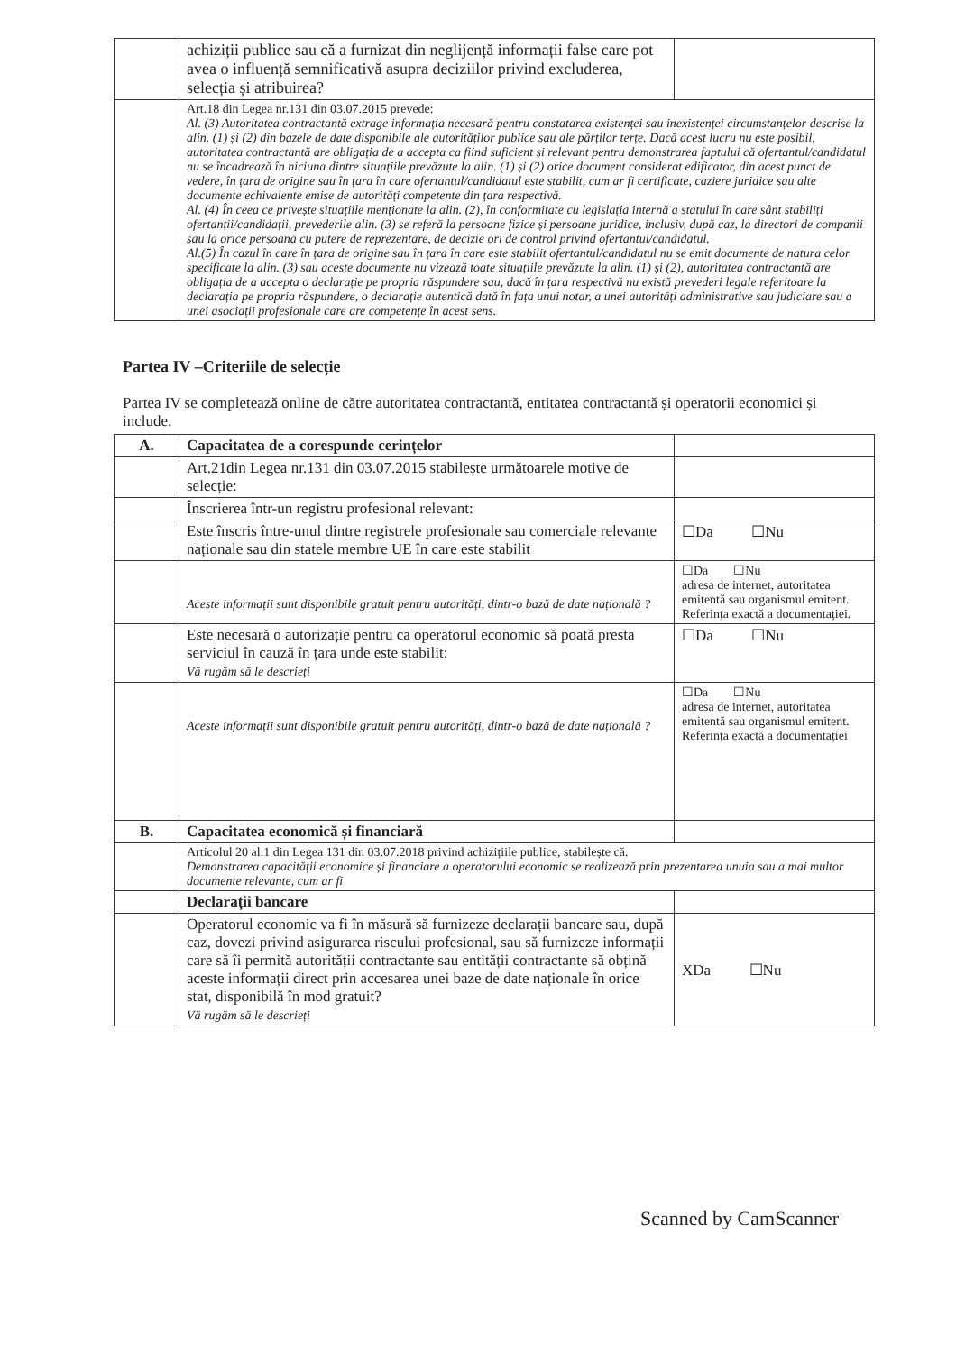| | achiziții publice sau că a furnizat din neglijență informații false care pot avea o influență semnificativă asupra deciziilor privind excluderea, selecția și atribuirea? | |
| | Art.18 din Legea nr.131 din 03.07.2015 prevede: Al. (3) Autoritatea contractantă extrage informația necesară pentru constatarea existenței sau inexistenței circumstanțelor descrise la alin. (1) și (2) din bazele de date disponibile ale autorităților publice sau ale părților terțe. Dacă acest lucru nu este posibil, autoritatea contractantă are obligația de a accepta ca fiind suficient și relevant pentru demonstrarea faptului că ofertantul/candidatul nu se încadrează în niciuna dintre situațiile prevăzute la alin. (1) și (2) orice document considerat edificator, din acest punct de vedere, în țara de origine sau în țara în care ofertantul/candidatul este stabilit, cum ar fi certificate, caziere juridice sau alte documente echivalente emise de autorități competente din țara respectivă. Al. (4) În ceea ce privește situațiile menționate la alin. (2), în conformitate cu legislația internă a statului în care sânt stabiliți ofertanții/candidații, prevederile alin. (3) se referă la persoane fizice și persoane juridice, inclusiv, după caz, la directori de companii sau la orice persoană cu putere de reprezentare, de decizie ori de control privind ofertantul/candidatul. Al.(5) În cazul în care în țara de origine sau în țara în care este stabilit ofertantul/candidatul nu se emit documente de natura celor specificate la alin. (3) sau aceste documente nu vizează toate situațiile prevăzute la alin. (1) și (2), autoritatea contractantă are obligația de a accepta o declarație pe propria răspundere sau, dacă în țara respectivă nu există prevederi legale referitoare la declarația pe propria răspundere, o declarație autentică dată în fața unui notar, a unei autorități administrative sau judiciare sau a unei asociații profesionale care are competențe în acest sens. | |
Partea IV –Criteriile de selecție
Partea IV se completează online de către autoritatea contractantă, entitatea contractantă și operatorii economici și include.
| A. | Capacitatea de a corespunde cerințelor | |
| | Art.21din Legea nr.131 din 03.07.2015 stabilește următoarele motive de selecție: | |
| | Înscrierea într-un registru profesional relevant: | |
| | Este înscris între-unul dintre registrele profesionale sau comerciale relevante naționale sau din statele membre UE în care este stabilit | ☐Da ☐Nu |
| | Aceste informații sunt disponibile gratuit pentru autorități, dintr-o bază de date națională ? | ☐Da ☐Nu adresa de internet, autoritatea emitentă sau organismul emitent. Referința exactă a documentației. |
| | Este necesară o autorizație pentru ca operatorul economic să poată presta serviciul în cauză în țara unde este stabilit: Vă rugăm să le descrieți | ☐Da ☐Nu |
| | Aceste informații sunt disponibile gratuit pentru autorități, dintr-o bază de date națională ? | ☐Da ☐Nu adresa de internet, autoritatea emitentă sau organismul emitent. Referința exactă a documentației |
| B. | Capacitatea economică și financiară | |
| | Articolul 20 al.1 din Legea 131 din 03.07.2018 privind achizițiile publice, stabilește că. Demonstrarea capacității economice și financiare a operatorului economic se realizează prin prezentarea unuia sau a mai multor documente relevante, cum ar fi | |
| | Declarații bancare | |
| | Operatorul economic va fi în măsură să furnizeze declarații bancare sau, după caz, dovezi privind asigurarea riscului profesional, sau să furnizeze informații care să îi permită autorității contractante sau entității contractante să obțină aceste informații direct prin accesarea unei baze de date naționale în orice stat, disponibilă în mod gratuit? Vă rugăm să le descrieți | XDa ☐Nu |
Scanned by CamScanner